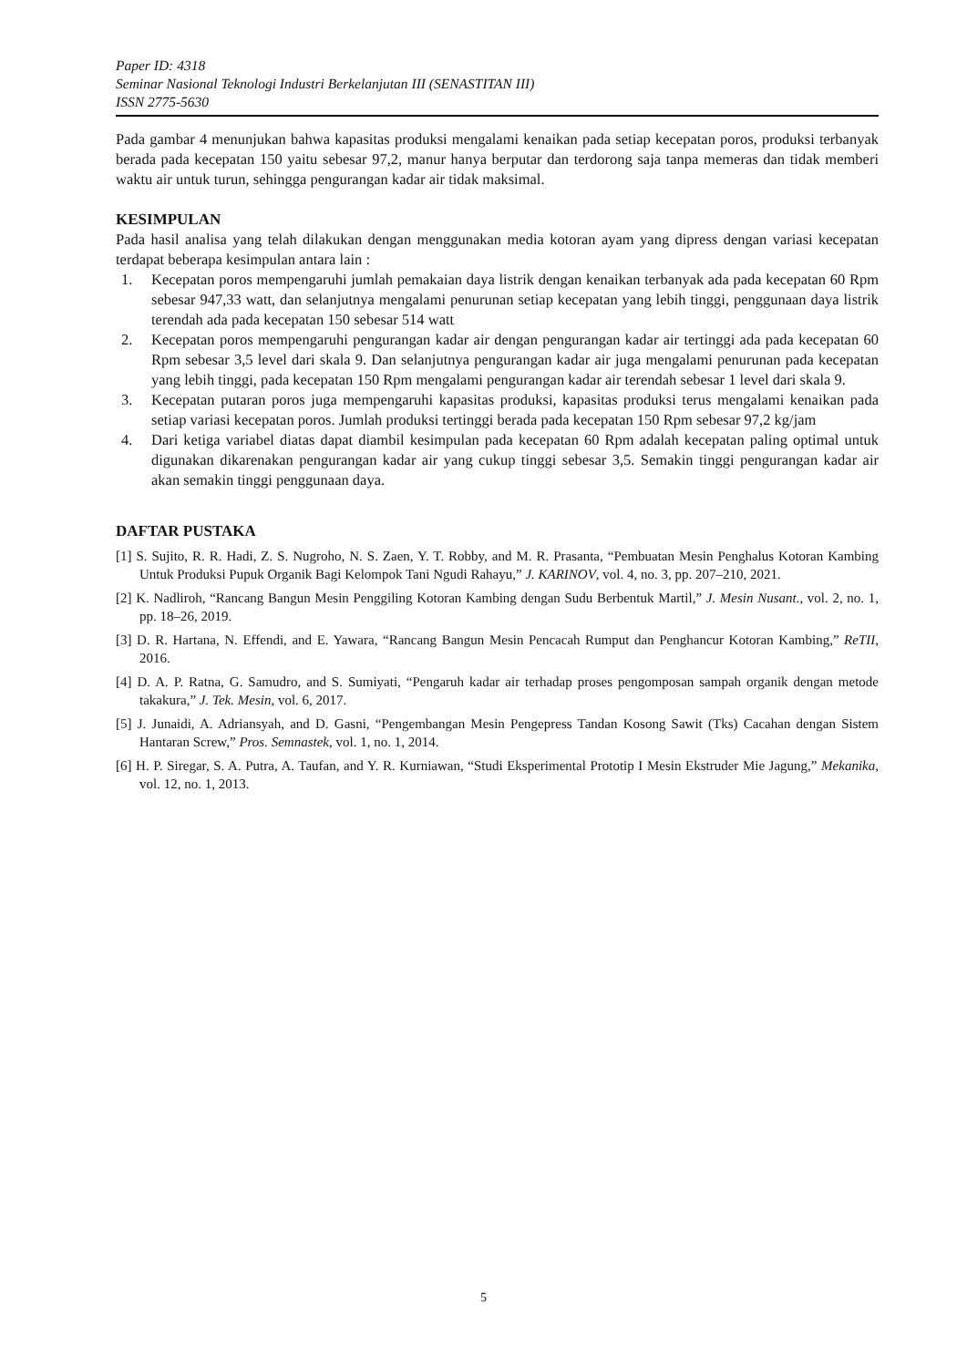Paper ID: 4318
Seminar Nasional Teknologi Industri Berkelanjutan III (SENASTITAN III)
ISSN 2775-5630
Pada gambar 4 menunjukan bahwa kapasitas produksi mengalami kenaikan pada setiap kecepatan poros, produksi terbanyak berada pada kecepatan 150 yaitu sebesar 97,2, manur hanya berputar dan terdorong saja tanpa memeras dan tidak memberi waktu air untuk turun, sehingga pengurangan kadar air tidak maksimal.
KESIMPULAN
Pada hasil analisa yang telah dilakukan dengan menggunakan media kotoran ayam yang dipress dengan variasi kecepatan terdapat beberapa kesimpulan antara lain :
1. Kecepatan poros mempengaruhi jumlah pemakaian daya listrik dengan kenaikan terbanyak ada pada kecepatan 60 Rpm sebesar 947,33 watt, dan selanjutnya mengalami penurunan setiap kecepatan yang lebih tinggi, penggunaan daya listrik terendah ada pada kecepatan 150 sebesar 514 watt
2. Kecepatan poros mempengaruhi pengurangan kadar air dengan pengurangan kadar air tertinggi ada pada kecepatan 60 Rpm sebesar 3,5 level dari skala 9. Dan selanjutnya pengurangan kadar air juga mengalami penurunan pada kecepatan yang lebih tinggi, pada kecepatan 150 Rpm mengalami pengurangan kadar air terendah sebesar 1 level dari skala 9.
3. Kecepatan putaran poros juga mempengaruhi kapasitas produksi, kapasitas produksi terus mengalami kenaikan pada setiap variasi kecepatan poros. Jumlah produksi tertinggi berada pada kecepatan 150 Rpm sebesar 97,2 kg/jam
4. Dari ketiga variabel diatas dapat diambil kesimpulan pada kecepatan 60 Rpm adalah kecepatan paling optimal untuk digunakan dikarenakan pengurangan kadar air yang cukup tinggi sebesar 3,5. Semakin tinggi pengurangan kadar air akan semakin tinggi penggunaan daya.
DAFTAR PUSTAKA
[1] S. Sujito, R. R. Hadi, Z. S. Nugroho, N. S. Zaen, Y. T. Robby, and M. R. Prasanta, “Pembuatan Mesin Penghalus Kotoran Kambing Untuk Produksi Pupuk Organik Bagi Kelompok Tani Ngudi Rahayu,” J. KARINOV, vol. 4, no. 3, pp. 207–210, 2021.
[2] K. Nadliroh, “Rancang Bangun Mesin Penggiling Kotoran Kambing dengan Sudu Berbentuk Martil,” J. Mesin Nusant., vol. 2, no. 1, pp. 18–26, 2019.
[3] D. R. Hartana, N. Effendi, and E. Yawara, “Rancang Bangun Mesin Pencacah Rumput dan Penghancur Kotoran Kambing,” ReTII, 2016.
[4] D. A. P. Ratna, G. Samudro, and S. Sumiyati, “Pengaruh kadar air terhadap proses pengomposan sampah organik dengan metode takakura,” J. Tek. Mesin, vol. 6, 2017.
[5] J. Junaidi, A. Adriansyah, and D. Gasni, “Pengembangan Mesin Pengepress Tandan Kosong Sawit (Tks) Cacahan dengan Sistem Hantaran Screw,” Pros. Semnastek, vol. 1, no. 1, 2014.
[6] H. P. Siregar, S. A. Putra, A. Taufan, and Y. R. Kurniawan, “Studi Eksperimental Prototip I Mesin Ekstruder Mie Jagung,” Mekanika, vol. 12, no. 1, 2013.
5